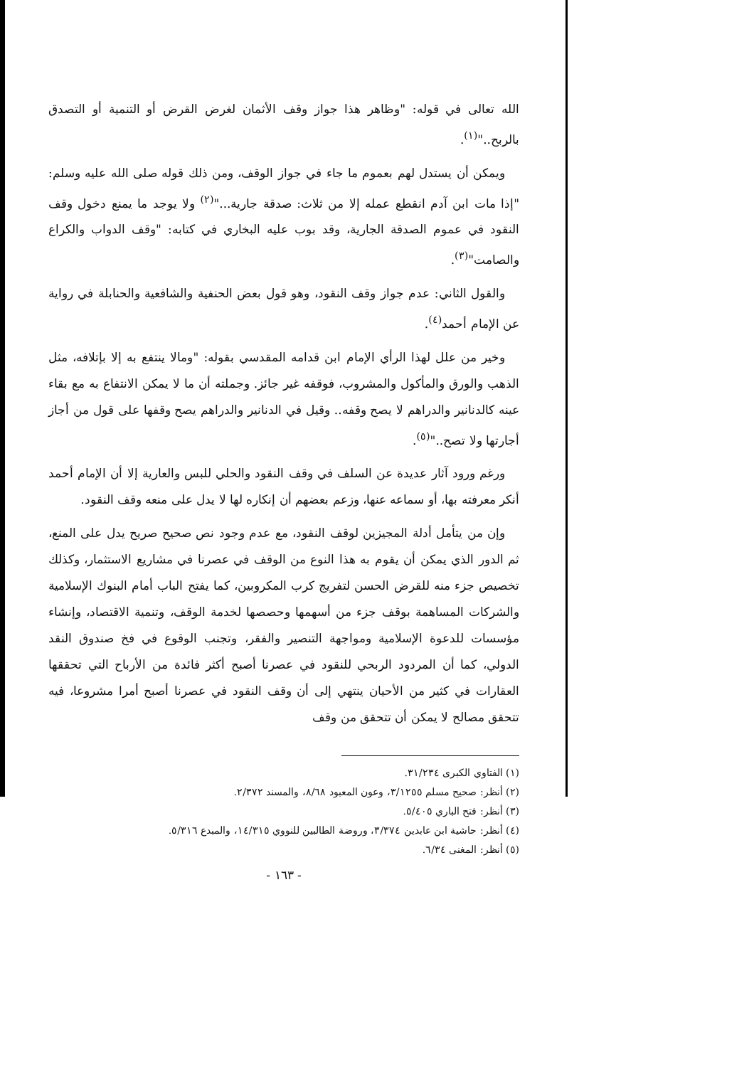الله تعالى في قوله: "وظاهر هذا جواز وقف الأثمان لغرض القرض أو التنمية أو التصدق بالربح.."<sup>(١)</sup>.
ويمكن أن يستدل لهم بعموم ما جاء في جواز الوقف، ومن ذلك قوله صلى الله عليه وسلم: "إذا مات ابن آدم انقطع عمله إلا من ثلاث: صدقة جارية..."<sup>(٢)</sup> ولا يوجد ما يمنع دخول وقف النقود في عموم الصدقة الجارية، وقد بوب عليه البخاري في كتابه: "وقف الدواب والكراع والصامت"<sup>(٣)</sup>.
والقول الثاني: عدم جواز وقف النقود، وهو قول بعض الحنفية والشافعية والحنابلة في رواية عن الإمام أحمد<sup>(٤)</sup>.
وخير من علل لهذا الرأي الإمام ابن قدامه المقدسي بقوله: "ومالا ينتفع به إلا بإتلافه، مثل الذهب والورق والمأكول والمشروب، فوقفه غير جائز. وجملته أن ما لا يمكن الانتفاع به مع بقاء عينه كالدنانير والدراهم لا يصح وقفه.. وقيل في الدنانير والدراهم يصح وقفها على قول من أجاز أجارتها ولا تصح.."<sup>(٥)</sup>.
ورغم ورود آثار عديدة عن السلف في وقف النقود والحلي للبس والعارية إلا أن الإمام أحمد أنكر معرفته بها، أو سماعه عنها، وزعم بعضهم أن إنكاره لها لا يدل على منعه وقف النقود.
وإن من يتأمل أدلة المجيزين لوقف النقود، مع عدم وجود نص صحيح صريح يدل على المنع، ثم الدور الذي يمكن أن يقوم به هذا النوع من الوقف في عصرنا في مشاريع الاستثمار، وكذلك تخصيص جزء منه للقرض الحسن لتفريج كرب المكروبين، كما يفتح الباب أمام البنوك الإسلامية والشركات المساهمة بوقف جزء من أسهمها وحصصها لخدمة الوقف، وتنمية الاقتصاد، وإنشاء مؤسسات للدعوة الإسلامية ومواجهة التنصير والفقر، وتجنب الوقوع في فخ صندوق النقد الدولي، كما أن المردود الربحي للنقود في عصرنا أصبح أكثر فائدة من الأرباح التي تحققها العقارات في كثير من الأحيان ينتهي إلى أن وقف النقود في عصرنا أصبح أمرا مشروعا، فيه تتحقق مصالح لا يمكن أن تتحقق من وقف
(١) الفتاوي الكبرى ٣١/٢٣٤.
(٢) أنظر: صحيح مسلم ٣/١٢٥٥، وعون المعبود ٨/٦٨، والمسند ٢/٣٧٢.
(٣) أنظر: فتح الباري ٥/٤٠٥.
(٤) أنظر: حاشية ابن عابدين ٣/٣٧٤، وروضة الطالبين للنووي ١٤/٣١٥، والمبدع ٥/٣١٦.
(٥) أنظر: المغنى ٦/٣٤.
- ١٦٣ -